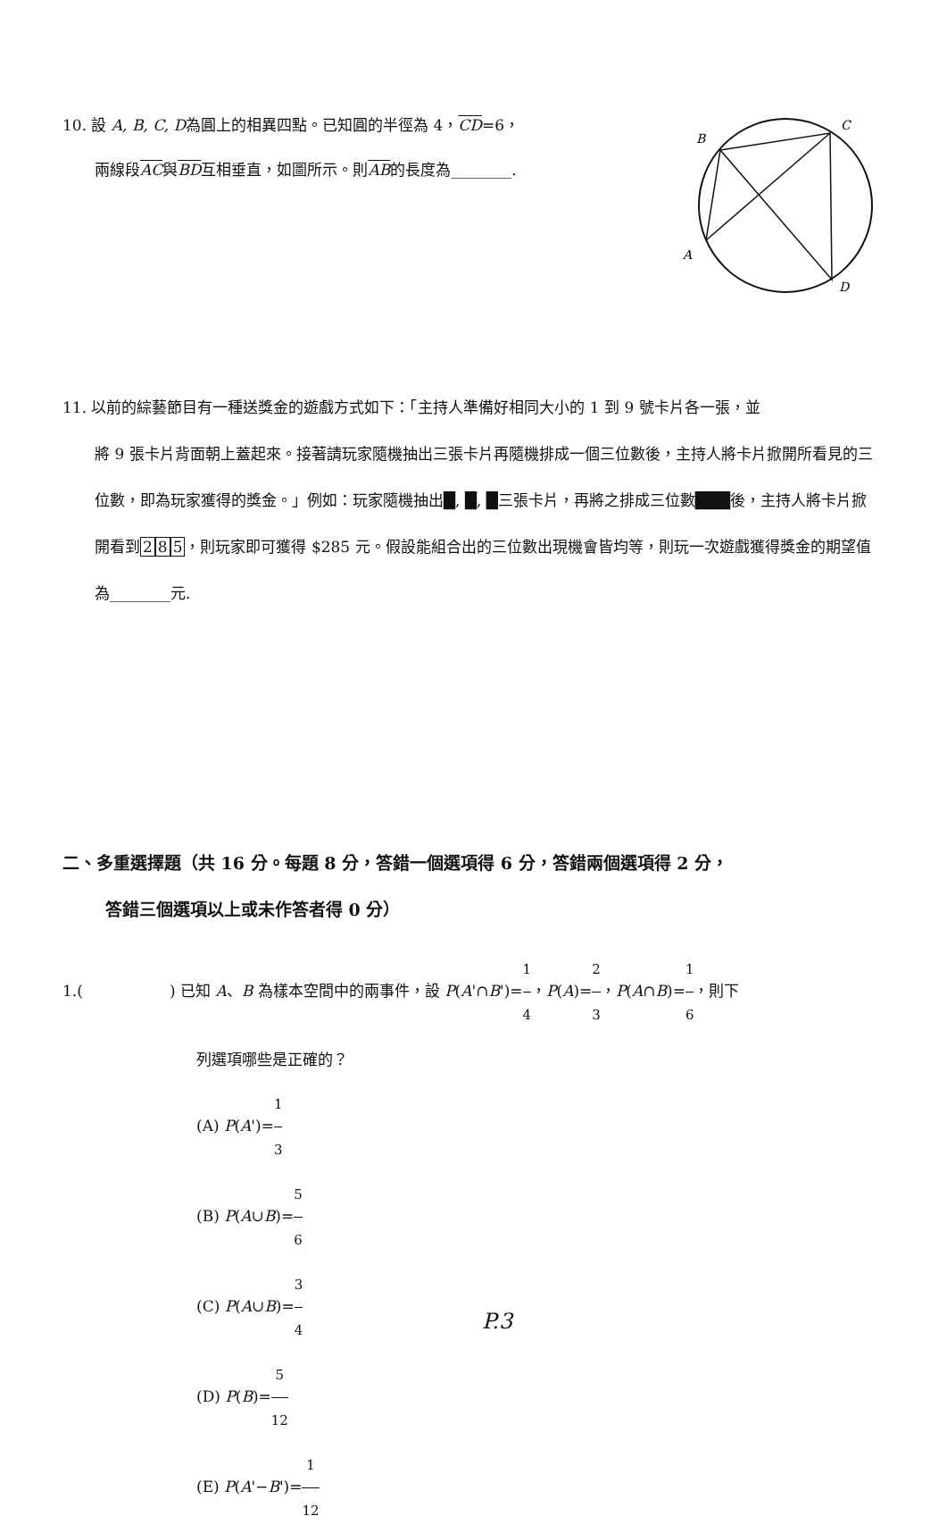10. 設 A, B, C, D為圓上的相異四點。已知圓的半徑為 4，CD=6，
兩線段AC與BD互相垂直，如圖所示。則AB的長度為________.
B
C
A
D
11. 以前的綜藝節目有一種送獎金的遊戲方式如下：「主持人準備好相同大小的 1 到 9 號卡片各一張，並
將 9 張卡片背面朝上蓋起來。接著請玩家隨機抽出三張卡片再隨機排成一個三位數後，主持人將卡片掀開所看見的三位數，即為玩家獲得的獎金。」例如：玩家隨機抽出█, █, █三張卡片，再將之排成三位數███後，主持人將卡片掀開看到285，則玩家即可獲得 $285 元。假設能組合出的三位數出現機會皆均等，則玩一次遊戲獲得獎金的期望值為________元.
二、多重選擇題（共 16 分。每題 8 分，答錯一個選項得 6 分，答錯兩個選項得 2 分，
答錯三個選項以上或未作答者得 0 分）
1.( ) 已知 A、B 為樣本空間中的兩事件，設 P(A'∩B')=1 4，P(A)=2 3，P(A∩B)=1 6，則下
列選項哪些是正確的？
(A) P(A')=1 3
(B) P(A∪B)=5 6
(C) P(A∪B)=3 4
(D) P(B)=5 12
(E) P(A'−B')=1 12
P.3